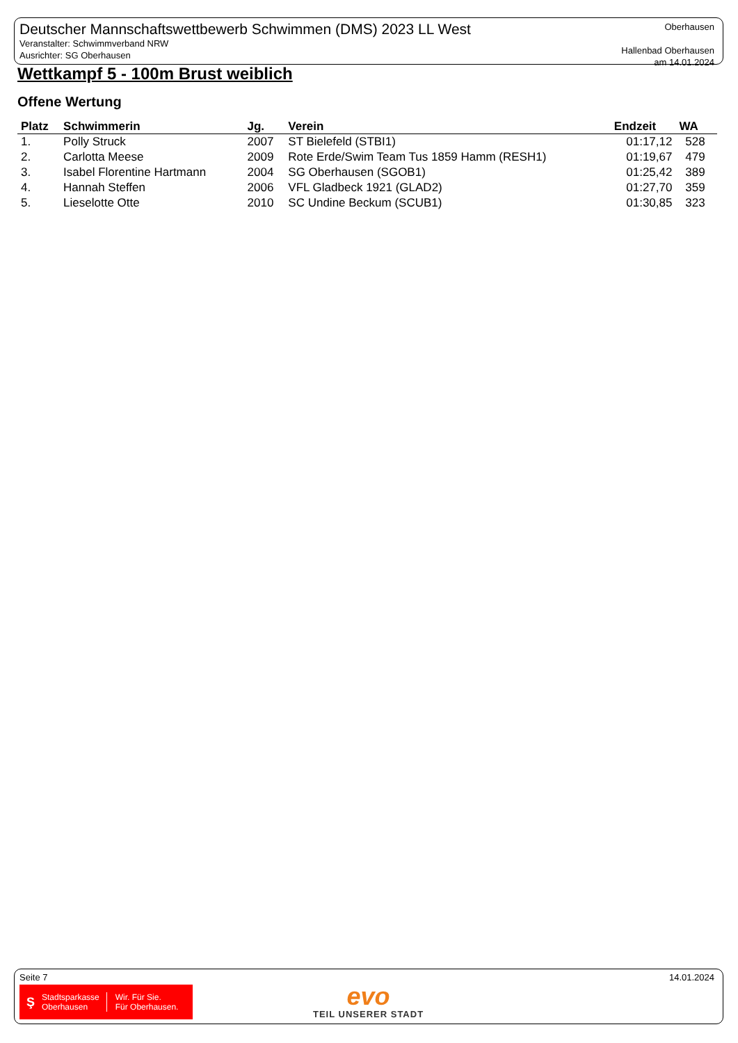Deutscher Mannschaftswettbewerb Schwimmen (DMS) 2023 LL West
Veranstalter: Schwimmverband NRW
Ausrichter: SG Oberhausen
Oberhausen
Hallenbad Oberhausen
am 14.01.2024
Wettkampf 5 - 100m Brust weiblich
Offene Wertung
| Platz | Schwimmerin | Jg. | Verein | Endzeit | WA | |
| --- | --- | --- | --- | --- | --- | --- |
| 1. | Polly Struck | 2007 | ST Bielefeld (STBI1) | 01:17,12 | 528 | |
| 2. | Carlotta Meese | 2009 | Rote Erde/Swim Team Tus 1859 Hamm (RESH1) | 01:19,67 | 479 | |
| 3. | Isabel Florentine Hartmann | 2004 | SG Oberhausen (SGOB1) | 01:25,42 | 389 | |
| 4. | Hannah Steffen | 2006 | VFL Gladbeck 1921 (GLAD2) | 01:27,70 | 359 | |
| 5. | Lieselotte Otte | 2010 | SC Undine Beckum (SCUB1) | 01:30,85 | 323 | |
Seite 7 14.01.2024
Ş Stadtsparkasse
Oberhausen Wir. Für Sie.
Für Oberhausen.
evo
TEIL UNSERER STADT